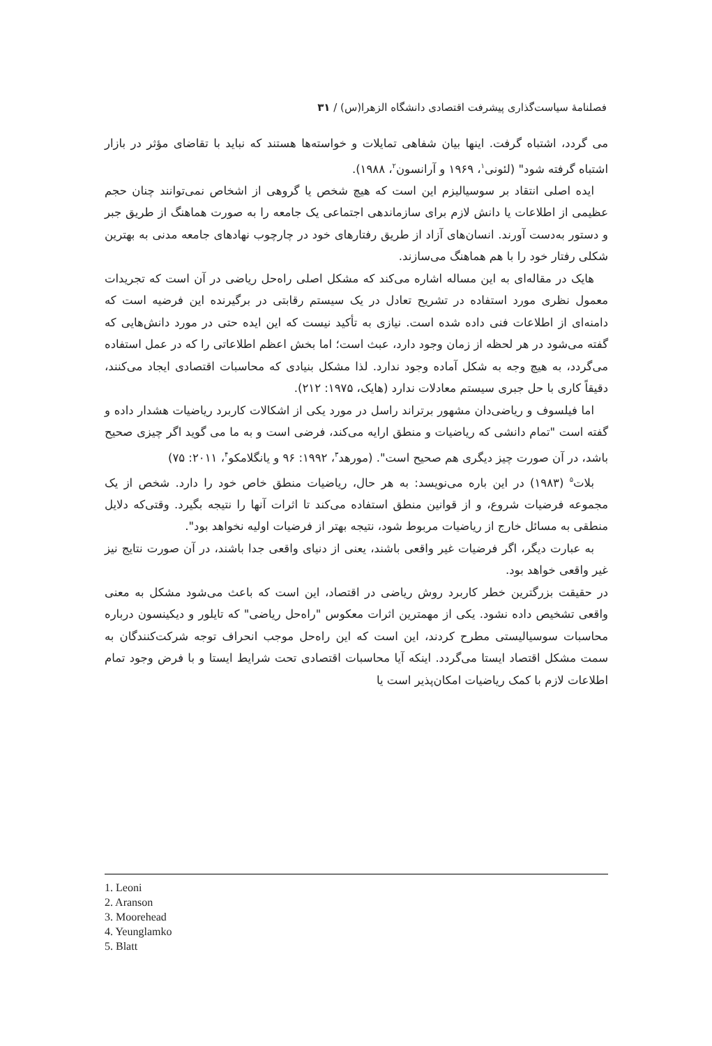فصلنامهٔ سیاست‌گذاری پیشرفت اقتصادی دانشگاه الزهرا(س) / ۳۱
می گردد، اشتباه گرفت. اینها بیان شفاهی تمایلات و خواسته‌ها هستند که نباید با تقاضای مؤثر در بازار اشتباه گرفته شود" (لئونی<sup>۱</sup>، ۱۹۶۹ و آرانسون<sup>۲</sup>، ۱۹۸۸).
ایده اصلی انتقاد بر سوسیالیزم این است که هیچ شخص یا گروهی از اشخاص نمی‌توانند چنان حجم عظیمی از اطلاعات یا دانش لازم برای سازماندهی اجتماعی یک جامعه را به صورت هماهنگ از طریق جبر و دستور به‌دست آورند. انسان‌های آزاد از طریق رفتارهای خود در چارچوب نهادهای جامعه مدنی به بهترین شکلی رفتار خود را با هم هماهنگ می‌سازند.
هایک در مقاله‌ای به این مساله اشاره می‌کند که مشکل اصلی راه‌حل ریاضی در آن است که تجریدات معمول نظری مورد استفاده در تشریح تعادل در یک سیستم رقابتی در برگیرنده این فرضیه است که دامنه‌ای از اطلاعات فنی داده شده است. نیازی به تأکید نیست که این ایده حتی در مورد دانش‌هایی که گفته می‌شود در هر لحظه از زمان وجود دارد، عبث است؛ اما بخش اعظم اطلاعاتی را که در عمل استفاده می‌گردد، به هیچ وجه به شکل آماده وجود ندارد. لذا مشکل بنیادی که محاسبات اقتصادی ایجاد می‌کنند، دقیقاً کاری با حل جبری سیستم معادلات ندارد (هایک، ۱۹۷۵: ۲۱۲).
اما فیلسوف و ریاضی‌دان مشهور برتراند راسل در مورد یکی از اشکالات کاربرد ریاضیات هشدار داده و گفته است "تمام دانشی که ریاضیات و منطق ارایه می‌کند، فرضی است و به ما می گوید اگر چیزی صحیح باشد، در آن صورت چیز دیگری هم صحیح است". (مورهد<sup>۳</sup>، ۱۹۹۲: ۹۶ و یانگلامکو<sup>۴</sup>، ۲۰۱۱: ۷۵)
بلات<sup>۵</sup> (۱۹۸۳) در این باره می‌نویسد: به هر حال، ریاضیات منطق خاص خود را دارد. شخص از یک مجموعه فرضیات شروع، و از قوانین منطق استفاده می‌کند تا اثرات آنها را نتیجه بگیرد. وقتی‌که دلایل منطقی به مسائل خارج از ریاضیات مربوط شود، نتیجه بهتر از فرضیات اولیه نخواهد بود".
به عبارت دیگر، اگر فرضیات غیر واقعی باشند، یعنی از دنیای واقعی جدا باشند، در آن صورت نتایج نیز غیر واقعی خواهد بود.
در حقیقت بزرگترین خطر کاربرد روش ریاضی در اقتصاد، این است که باعث می‌شود مشکل به معنی واقعی تشخیص داده نشود. یکی از مهمترین اثرات معکوس "راه‌حل ریاضی" که تایلور و دیکینسون درباره محاسبات سوسیالیستی مطرح کردند، این است که این راه‌حل موجب انحراف توجه شرکت‌کنندگان به سمت مشکل اقتصاد ایستا می‌گردد. اینکه آیا محاسبات اقتصادی تحت شرایط ایستا و با فرض وجود تمام اطلاعات لازم با کمک ریاضیات امکان‌پذیر است یا
1. Leoni
2. Aranson
3. Moorehead
4. Yeunglamko
5. Blatt